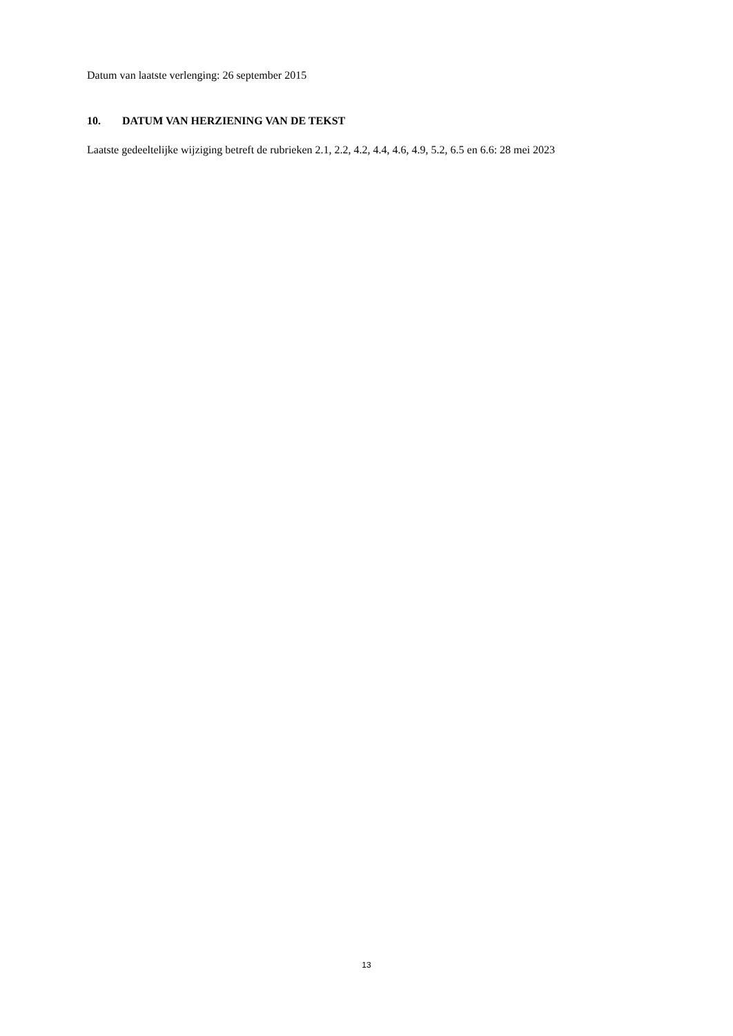Datum van laatste verlenging: 26 september 2015
10. DATUM VAN HERZIENING VAN DE TEKST
Laatste gedeeltelijke wijziging betreft de rubrieken 2.1, 2.2, 4.2, 4.4, 4.6, 4.9, 5.2, 6.5 en 6.6: 28 mei 2023
13